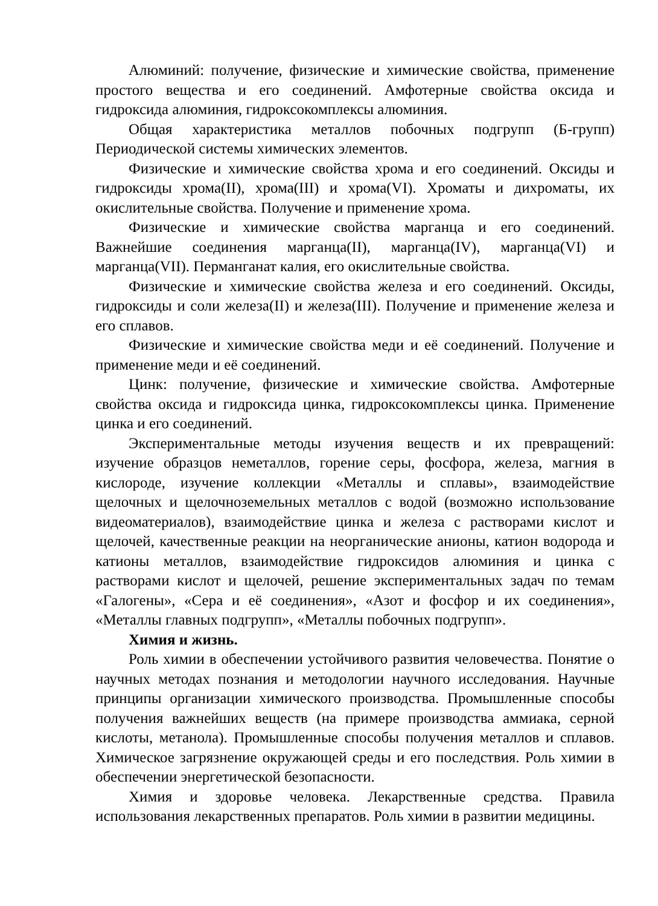Алюминий: получение, физические и химические свойства, применение простого вещества и его соединений. Амфотерные свойства оксида и гидроксида алюминия, гидроксокомплексы алюминия.
Общая характеристика металлов побочных подгрупп (Б-групп) Периодической системы химических элементов.
Физические и химические свойства хрома и его соединений. Оксиды и гидроксиды хрома(II), хрома(III) и хрома(VI). Хроматы и дихроматы, их окислительные свойства. Получение и применение хрома.
Физические и химические свойства марганца и его соединений. Важнейшие соединения марганца(II), марганца(IV), марганца(VI) и марганца(VII). Перманганат калия, его окислительные свойства.
Физические и химические свойства железа и его соединений. Оксиды, гидроксиды и соли железа(II) и железа(III). Получение и применение железа и его сплавов.
Физические и химические свойства меди и её соединений. Получение и применение меди и её соединений.
Цинк: получение, физические и химические свойства. Амфотерные свойства оксида и гидроксида цинка, гидроксокомплексы цинка. Применение цинка и его соединений.
Экспериментальные методы изучения веществ и их превращений: изучение образцов неметаллов, горение серы, фосфора, железа, магния в кислороде, изучение коллекции «Металлы и сплавы», взаимодействие щелочных и щелочноземельных металлов с водой (возможно использование видеоматериалов), взаимодействие цинка и железа с растворами кислот и щелочей, качественные реакции на неорганические анионы, катион водорода и катионы металлов, взаимодействие гидроксидов алюминия и цинка с растворами кислот и щелочей, решение экспериментальных задач по темам «Галогены», «Сера и её соединения», «Азот и фосфор и их соединения», «Металлы главных подгрупп», «Металлы побочных подгрупп».
Химия и жизнь.
Роль химии в обеспечении устойчивого развития человечества. Понятие о научных методах познания и методологии научного исследования. Научные принципы организации химического производства. Промышленные способы получения важнейших веществ (на примере производства аммиака, серной кислоты, метанола). Промышленные способы получения металлов и сплавов. Химическое загрязнение окружающей среды и его последствия. Роль химии в обеспечении энергетической безопасности.
Химия и здоровье человека. Лекарственные средства. Правила использования лекарственных препаратов. Роль химии в развитии медицины.